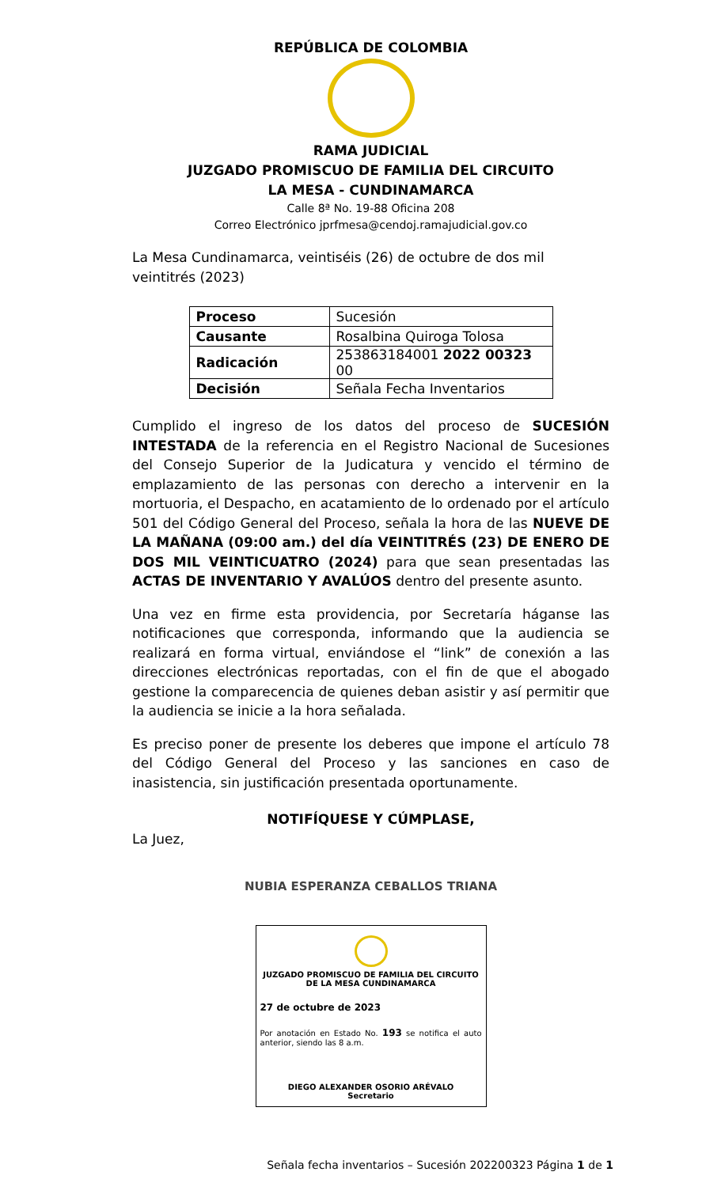REPÚBLICA DE COLOMBIA
RAMA JUDICIAL
JUZGADO PROMISCUO DE FAMILIA DEL CIRCUITO
LA MESA - CUNDINAMARCA
Calle 8ª No. 19-88 Oficina 208
Correo Electrónico jprfmesa@cendoj.ramajudicial.gov.co
La Mesa Cundinamarca, veintiséis (26) de octubre de dos mil veintitrés (2023)
| Proceso | Sucesión |
| Causante | Rosalbina Quiroga Tolosa |
| Radicación | 253863184001 2022 00323 00 |
| Decisión | Señala Fecha Inventarios |
Cumplido el ingreso de los datos del proceso de SUCESIÓN INTESTADA de la referencia en el Registro Nacional de Sucesiones del Consejo Superior de la Judicatura y vencido el término de emplazamiento de las personas con derecho a intervenir en la mortuoria, el Despacho, en acatamiento de lo ordenado por el artículo 501 del Código General del Proceso, señala la hora de las NUEVE DE LA MAÑANA (09:00 am.) del día VEINTITRÉS (23) DE ENERO DE DOS MIL VEINTICUATRO (2024) para que sean presentadas las ACTAS DE INVENTARIO Y AVALÚOS dentro del presente asunto.
Una vez en firme esta providencia, por Secretaría háganse las notificaciones que corresponda, informando que la audiencia se realizará en forma virtual, enviándose el “link” de conexión a las direcciones electrónicas reportadas, con el fin de que el abogado gestione la comparecencia de quienes deban asistir y así permitir que la audiencia se inicie a la hora señalada.
Es preciso poner de presente los deberes que impone el artículo 78 del Código General del Proceso y las sanciones en caso de inasistencia, sin justificación presentada oportunamente.
NOTIFÍQUESE Y CÚMPLASE,
La Juez,
NUBIA ESPERANZA CEBALLOS TRIANA
JUZGADO PROMISCUO DE FAMILIA DEL CIRCUITO
DE LA MESA CUNDINAMARCA
27 de octubre de 2023
Por anotación en Estado No. 193 se notifica el auto anterior, siendo las 8 a.m.
DIEGO ALEXANDER OSORIO ARÉVALO
Secretario
Señala fecha inventarios – Sucesión 202200323 Página 1 de 1